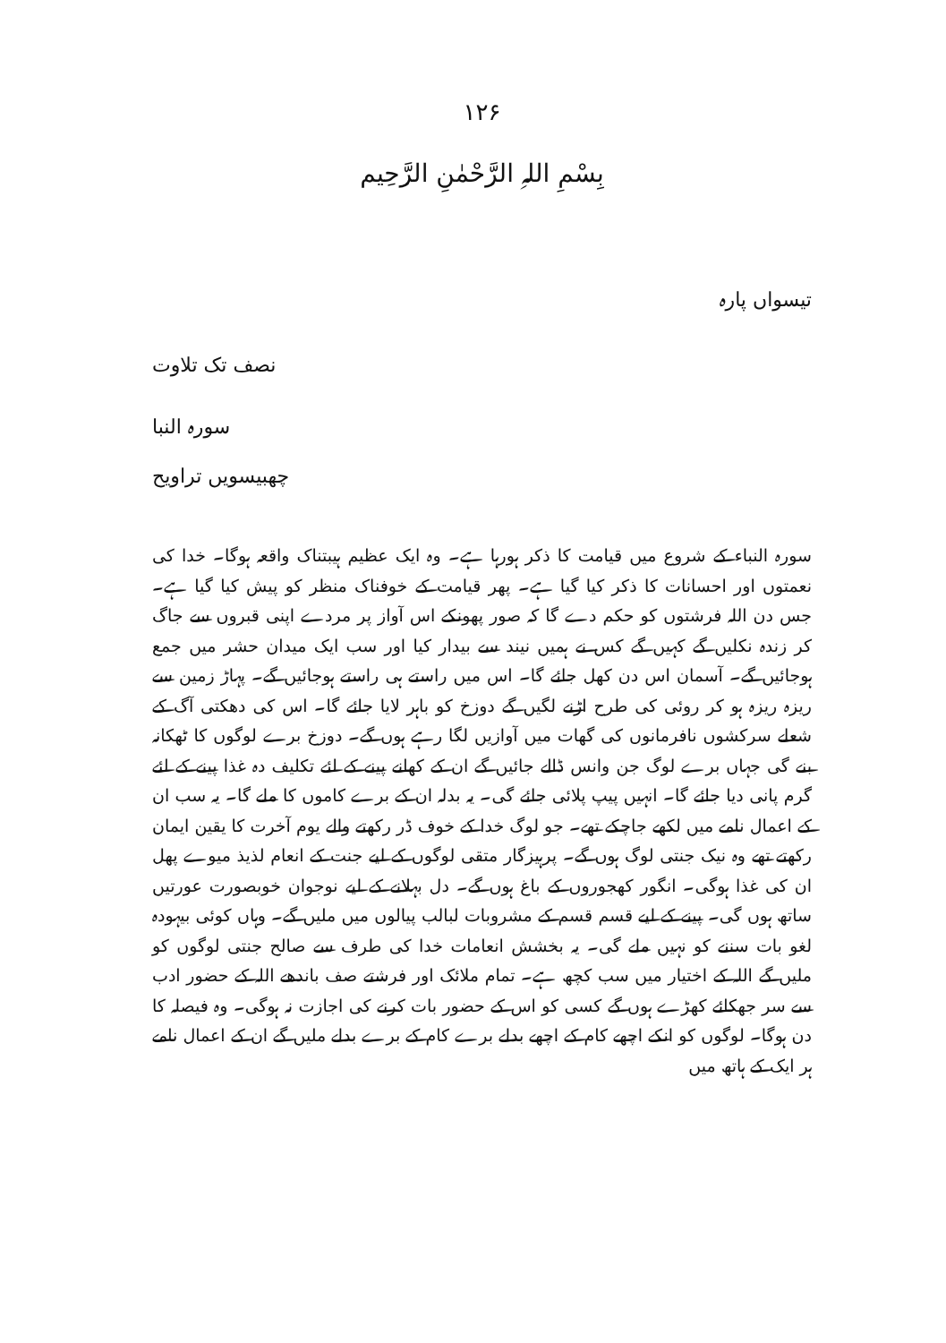۱۲۶
بِسْمِ اللہِ الرَّحْمٰنِ الرَّحِیم
تیسواں پارہ
نصف تک تلاوت
سورہ النبا
چھبیسویں تراویح
سورہ النباء کے شروع میں قیامت کا ذکر ہورہا ہے۔ وہ ایک عظیم ہیبتناک واقعہ ہوگا۔ خدا کی نعمتوں اور احسانات کا ذکر کیا گیا ہے۔ پھر قیامت کے خوفناک منظر کو پیش کیا گیا ہے۔ جس دن اللہ فرشتوں کو حکم دے گا کہ صور پھونکے اس آواز پر مردے اپنی قبروں سے جاگ کر زندہ نکلیں گے کہیں گے کس نے ہمیں نیند سے بیدار کیا اور سب ایک میدان حشر میں جمع ہوجائیں گے۔ آسمان اس دن کھل جائے گا۔ اس میں راستے ہی راستے ہوجائیں گے۔ پہاڑ زمین سے ریزہ ریزہ ہو کر روئی کی طرح اڑنے لگیں گے دوزخ کو باہر لایا جائے گا۔ اس کی دھکتی آگ کے شعلے سرکشوں نافرمانوں کی گھات میں آوازیں لگا رہے ہوں گے۔ دوزخ برے لوگوں کا ٹھکانہ بنے گی جہاں برے لوگ جن وانس ڈالے جائیں گے ان کے کھانے پینے کے لئے تکلیف دہ غذا پینے کے لئے گرم پانی دیا جائے گا۔ انہیں پیپ پلائی جائے گی۔ یہ بدلہ ان کے برے کاموں کا ملے گا۔ یہ سب ان کے اعمال نامے میں لکھے جاچکے تھے۔ جو لوگ خدا کے خوف ڈر رکھتے والے یوم آخرت کا یقین ایمان رکھتے تھے وہ نیک جنتی لوگ ہوں گے۔ پرہیزگار متقی لوگوں کے لیے جنت کے انعام لذیذ میوے پھل ان کی غذا ہوگی۔ انگور کھجوروں کے باغ ہوں گے۔ دل بہلانے کے لیے نوجوان خوبصورت عورتیں ساتھ ہوں گی۔ پینے کے لیے قسم قسم کے مشروبات لبالب پیالوں میں ملیں گے۔ وہاں کوئی بیہودہ لغو بات سننے کو نہیں ملے گی۔ یہ بخشش انعامات خدا کی طرف سے صالح جنتی لوگوں کو ملیں گے اللہ کے اختیار میں سب کچھ ہے۔ تمام ملائک اور فرشتے صف باندھے اللہ کے حضور ادب سے سر جھکائے کھڑے ہوں گے کسی کو اس کے حضور بات کرنے کی اجازت نہ ہوگی۔ وہ فیصلہ کا دن ہوگا۔ لوگوں کو انکے اچھے کام کے اچھے بدلے برے کام کے برے بدلے ملیں گے ان کے اعمال نامے ہر ایک کے ہاتھ میں